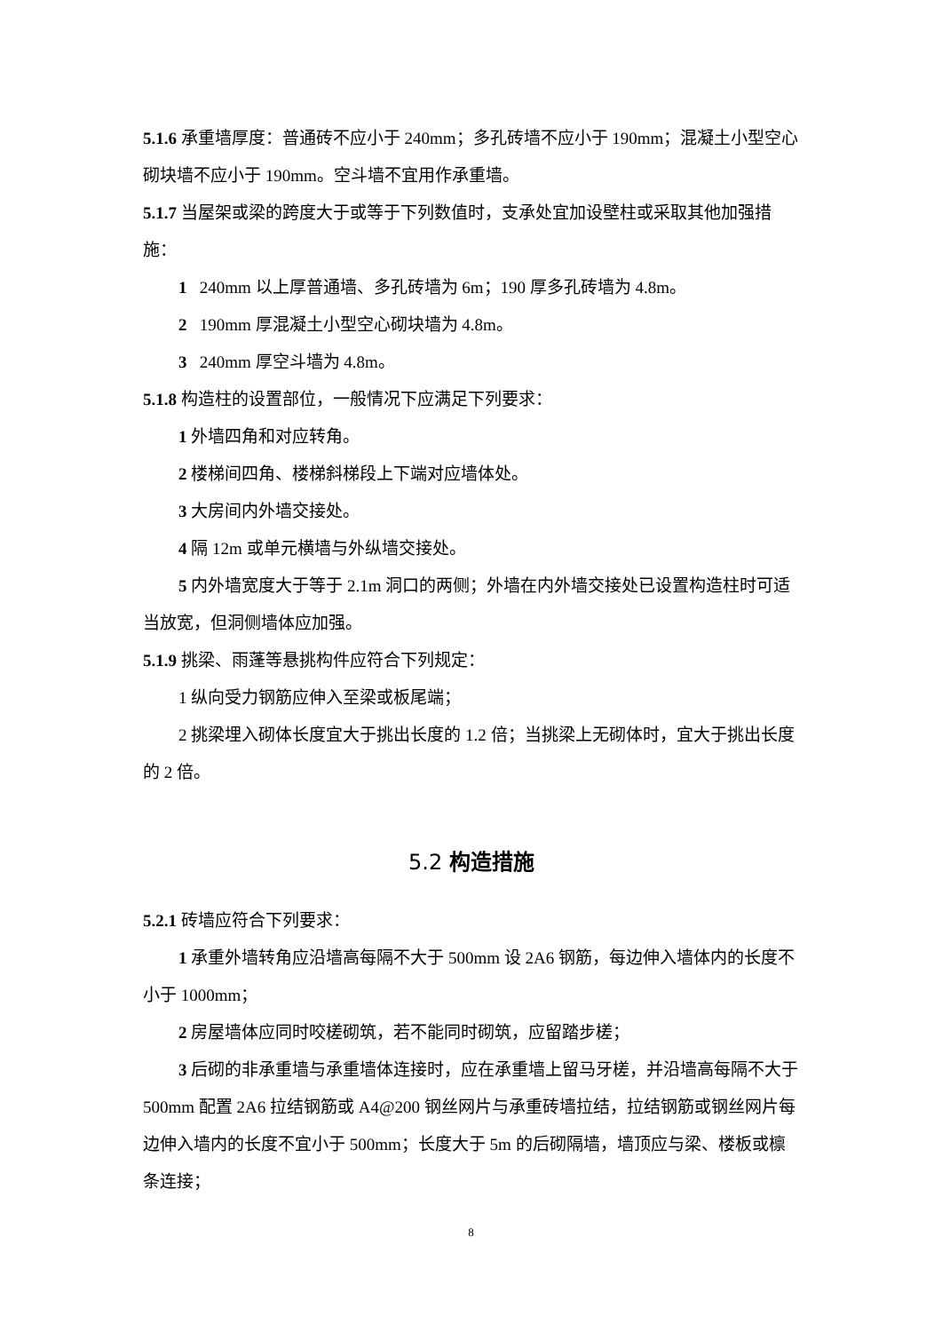5.1.6 承重墙厚度：普通砖不应小于 240mm；多孔砖墙不应小于 190mm；混凝土小型空心砌块墙不应小于 190mm。空斗墙不宜用作承重墙。
5.1.7 当屋架或梁的跨度大于或等于下列数值时，支承处宜加设壁柱或采取其他加强措施：
1 240mm 以上厚普通墙、多孔砖墙为 6m；190 厚多孔砖墙为 4.8m。
2 190mm 厚混凝土小型空心砌块墙为 4.8m。
3 240mm 厚空斗墙为 4.8m。
5.1.8 构造柱的设置部位，一般情况下应满足下列要求：
1 外墙四角和对应转角。
2 楼梯间四角、楼梯斜梯段上下端对应墙体处。
3 大房间内外墙交接处。
4 隔 12m 或单元横墙与外纵墙交接处。
5 内外墙宽度大于等于 2.1m 洞口的两侧；外墙在内外墙交接处已设置构造柱时可适当放宽，但洞侧墙体应加强。
5.1.9 挑梁、雨蓬等悬挑构件应符合下列规定：
1 纵向受力钢筋应伸入至梁或板尾端；
2 挑梁埋入砌体长度宜大于挑出长度的 1.2 倍；当挑梁上无砌体时，宜大于挑出长度的 2 倍。
5.2 构造措施
5.2.1 砖墙应符合下列要求：
1 承重外墙转角应沿墙高每隔不大于 500mm 设 2A6 钢筋，每边伸入墙体内的长度不小于 1000mm；
2 房屋墙体应同时咬槎砌筑，若不能同时砌筑，应留踏步槎；
3 后砌的非承重墙与承重墙体连接时，应在承重墙上留马牙槎，并沿墙高每隔不大于 500mm 配置 2A6 拉结钢筋或 A4@200 钢丝网片与承重砖墙拉结，拉结钢筋或钢丝网片每边伸入墙内的长度不宜小于 500mm；长度大于 5m 的后砌隔墙，墙顶应与梁、楼板或檩条连接；
8